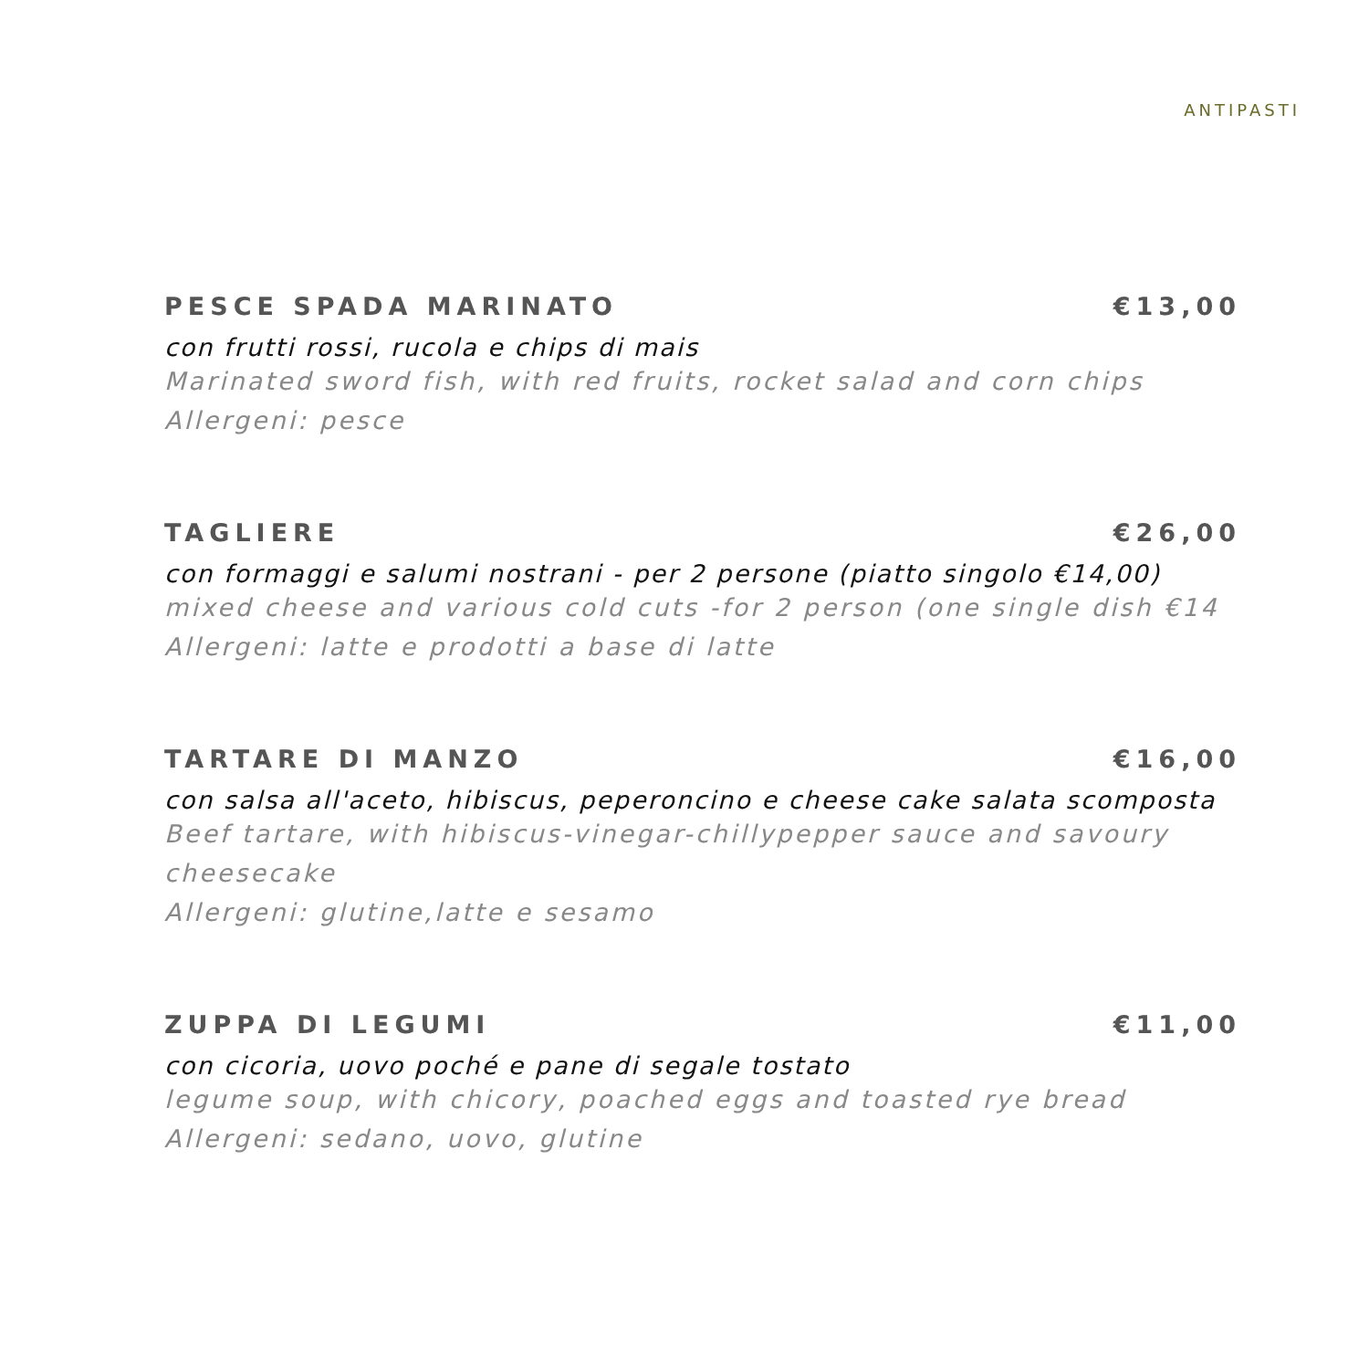ANTIPASTI
PESCE SPADA MARINATO €13,00
con frutti rossi, rucola e chips di mais
Marinated sword fish, with red fruits, rocket salad and corn chips
Allergeni: pesce
TAGLIERE €26,00
con formaggi e salumi nostrani - per 2 persone (piatto singolo €14,00)
mixed cheese and various cold cuts -for 2 person (one single dish €14
Allergeni: latte e prodotti a base di latte
TARTARE DI MANZO €16,00
con salsa all'aceto, hibiscus, peperoncino e cheese cake salata scomposta
Beef tartare, with hibiscus-vinegar-chillypepper sauce and savoury cheesecake
Allergeni: glutine,latte e sesamo
ZUPPA DI LEGUMI €11,00
con cicoria, uovo poché e pane di segale tostato
legume soup, with chicory, poached eggs and toasted rye bread
Allergeni: sedano, uovo, glutine